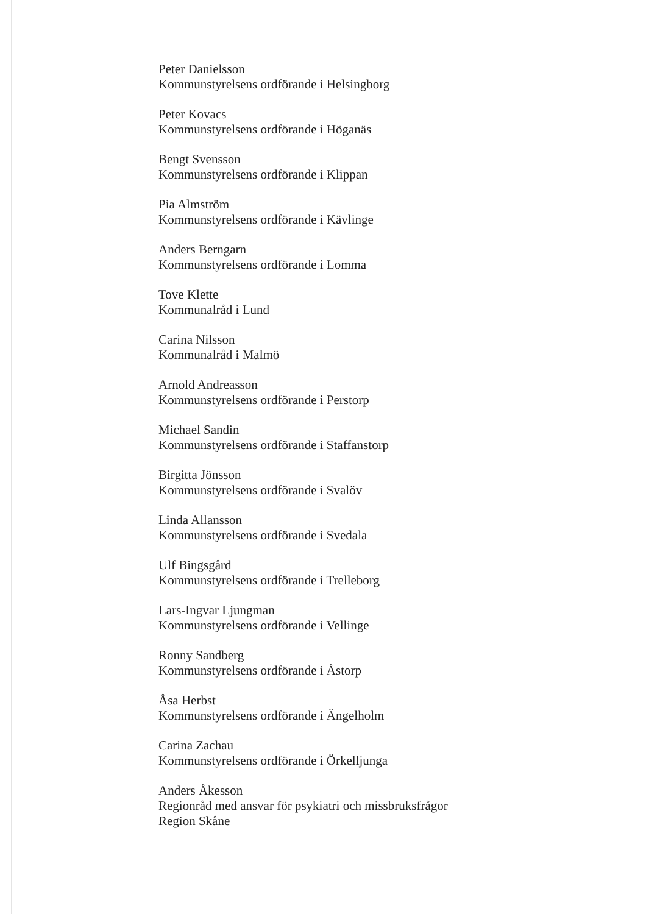Peter Danielsson
Kommunstyrelsens ordförande i Helsingborg
Peter Kovacs
Kommunstyrelsens ordförande i Höganäs
Bengt Svensson
Kommunstyrelsens ordförande i Klippan
Pia Almström
Kommunstyrelsens ordförande i Kävlinge
Anders Berngarn
Kommunstyrelsens ordförande i Lomma
Tove Klette
Kommunalråd i Lund
Carina Nilsson
Kommunalråd i Malmö
Arnold Andreasson
Kommunstyrelsens ordförande i Perstorp
Michael Sandin
Kommunstyrelsens ordförande i Staffanstorp
Birgitta Jönsson
Kommunstyrelsens ordförande i Svalöv
Linda Allansson
Kommunstyrelsens ordförande i Svedala
Ulf Bingsgård
Kommunstyrelsens ordförande i Trelleborg
Lars-Ingvar Ljungman
Kommunstyrelsens ordförande i Vellinge
Ronny Sandberg
Kommunstyrelsens ordförande i Åstorp
Åsa Herbst
Kommunstyrelsens ordförande i Ängelholm
Carina Zachau
Kommunstyrelsens ordförande i Örkelljunga
Anders Åkesson
Regionråd med ansvar för psykiatri och missbruksfrågor
Region Skåne